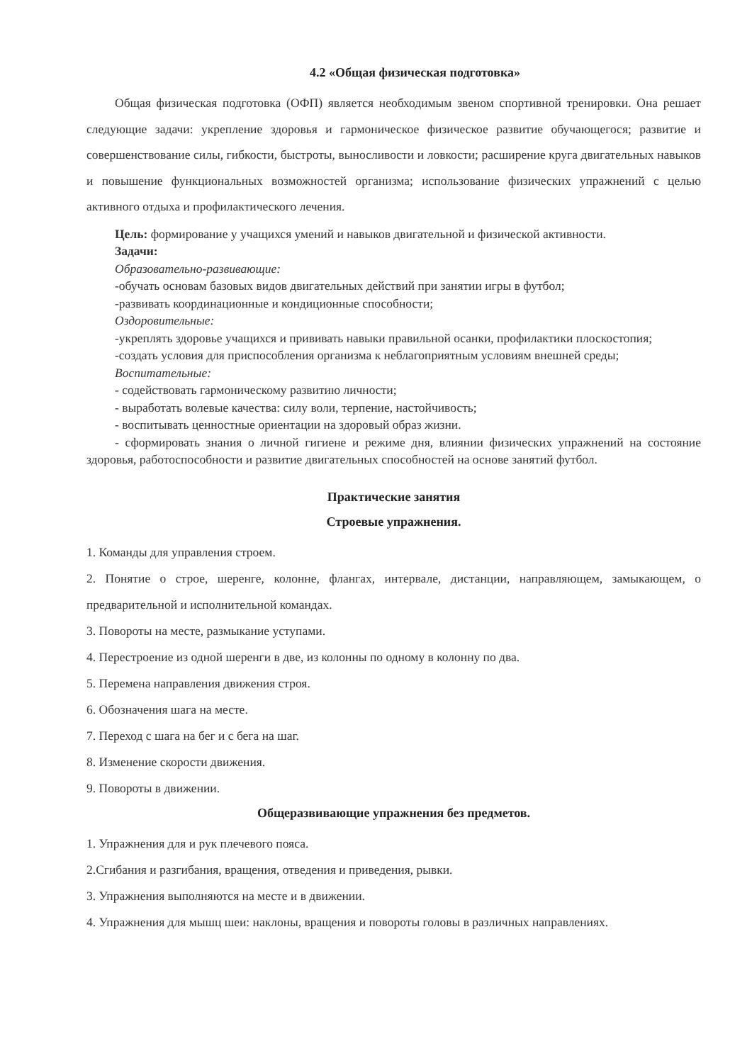4.2 «Общая физическая подготовка»
Общая физическая подготовка (ОФП) является необходимым звеном спортивной тренировки. Она решает следующие задачи: укрепление здоровья и гармоническое физическое развитие обучающегося; развитие и совершенствование силы, гибкости, быстроты, выносливости и ловкости; расширение круга двигательных навыков и повышение функциональных возможностей организма; использование физических упражнений с целью активного отдыха и профилактического лечения.
Цель: формирование у учащихся умений и навыков двигательной и физической активности.
Задачи:
Образовательно-развивающие:
-обучать основам базовых видов двигательных действий при занятии игры в футбол;
-развивать координационные и кондиционные способности;
Оздоровительные:
-укреплять здоровье учащихся и прививать навыки правильной осанки, профилактики плоскостопия;
-создать условия для приспособления организма к неблагоприятным условиям внешней среды;
Воспитательные:
- содействовать гармоническому развитию личности;
- выработать волевые качества: силу воли, терпение, настойчивость;
- воспитывать ценностные ориентации на здоровый образ жизни.
- сформировать знания о личной гигиене и режиме дня, влиянии физических упражнений на состояние здоровья, работоспособности и развитие двигательных способностей на основе занятий футбол.
Практические занятия
Строевые упражнения.
1. Команды для управления строем.
2. Понятие о строе, шеренге, колонне, флангах, интервале, дистанции, направляющем, замыкающем, о предварительной и исполнительной командах.
3. Повороты на месте, размыкание уступами.
4. Перестроение из одной шеренги в две, из колонны по одному в колонну по два.
5. Перемена направления движения строя.
6. Обозначения шага на месте.
7. Переход с шага на бег и с бега на шаг.
8. Изменение скорости движения.
9. Повороты в движении.
Общеразвивающие упражнения без предметов.
1. Упражнения для и рук плечевого пояса.
2.Сгибания и разгибания, вращения, отведения и приведения, рывки.
3. Упражнения выполняются на месте и в движении.
4. Упражнения для мышц шеи: наклоны, вращения и повороты головы в различных направлениях.